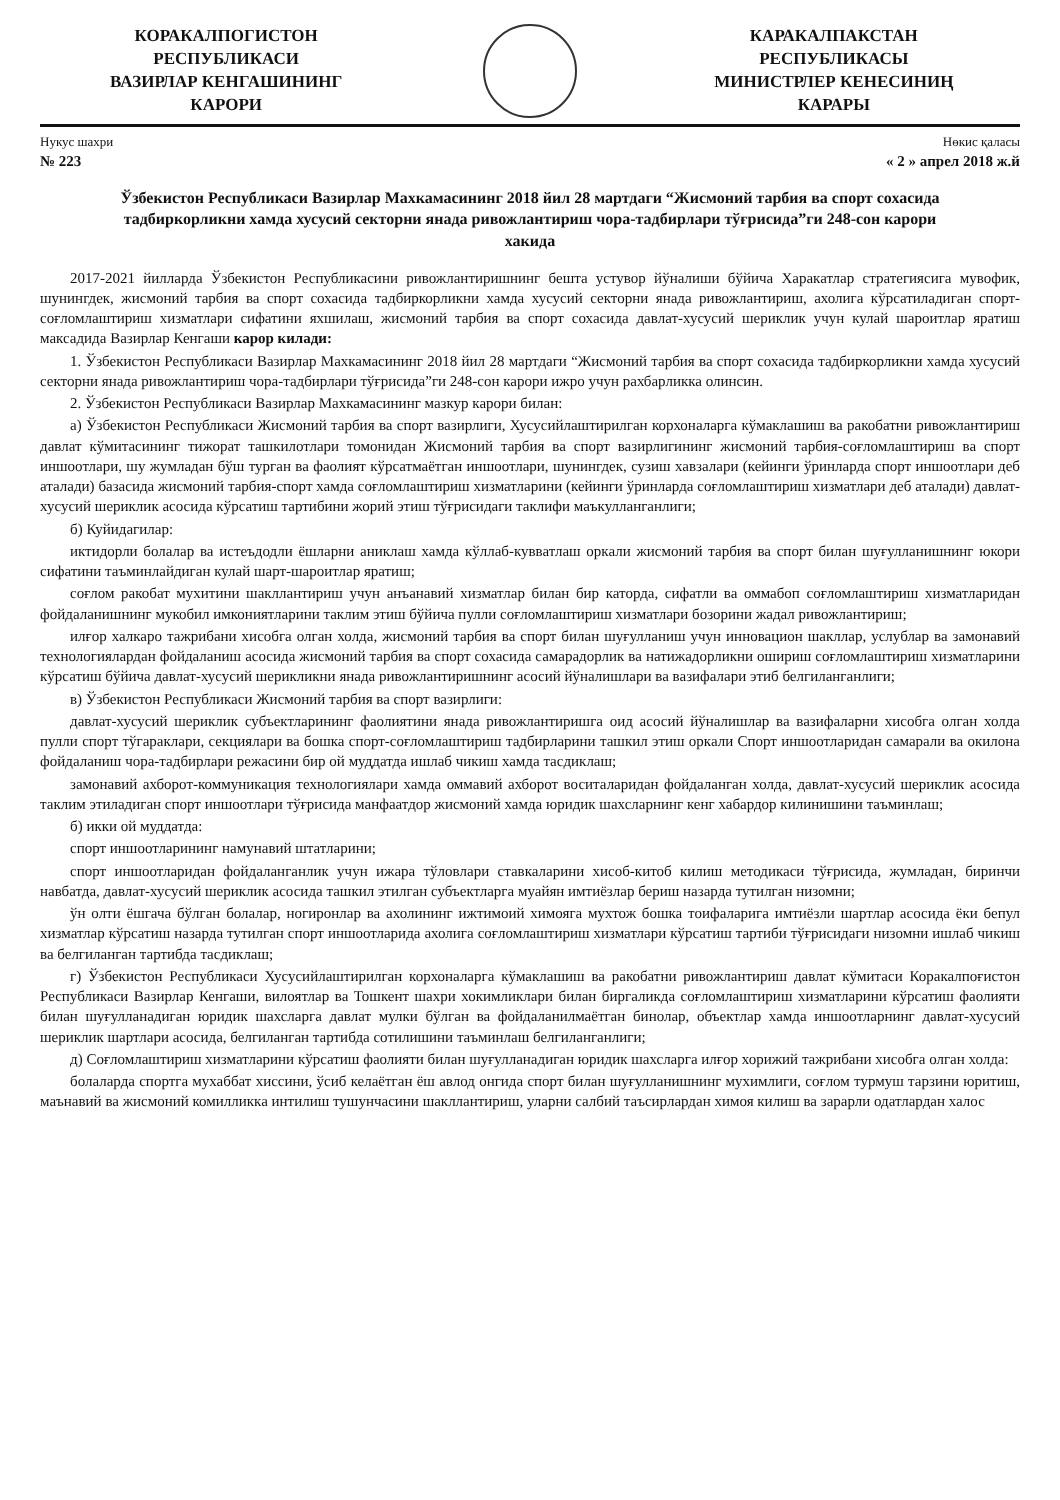КОРАКАЛПОГИСТОН
РЕСПУБЛИКАСИ
ВАЗИРЛАР КЕНГАШИНИНГ
КАРОРИ
КАРАКАЛПАКСТАН
РЕСПУБЛИКАСЫ
МИНИСТРЛЕР КЕНЕСИНИҢ
КАРАРЫ
Нукус шахри Нөкис қаласы
№ 223 « 2 » апрел 2018 ж.й
Ўзбекистон Республикаси Вазирлар Махкамасининг 2018 йил 28 мартдаги “Жисмоний тарбия ва спорт сохасида тадбиркорликни хамда хусусий секторни янада ривожлантириш чора-тадбирлари тўғрисида”ги 248-сон карори хакида
2017-2021 йилларда Ўзбекистон Республикасини ривожлантиришнинг бешта устувор йўналиши бўйича Харакатлар стратегиясига мувофик, шунингдек, жисмоний тарбия ва спорт сохасида тадбиркорликни хамда хусусий секторни янада ривожлантириш, ахолига кўрсатиладиган спорт-соғломлаштириш хизматлари сифатини яхшилаш, жисмоний тарбия ва спорт сохасида давлат-хусусий шериклик учун кулай шароитлар яратиш максадида Вазирлар Кенгаши карор килади:
1. Ўзбекистон Республикаси Вазирлар Махкамасининг 2018 йил 28 мартдаги “Жисмоний тарбия ва спорт сохасида тадбиркорликни хамда хусусий секторни янада ривожлантириш чора-тадбирлари тўғрисида”ги 248-сон карори ижро учун рахбарликка олинсин.
2. Ўзбекистон Республикаси Вазирлар Махкамасининг мазкур карори билан:
а) Ўзбекистон Республикаси Жисмоний тарбия ва спорт вазирлиги, Хусусийлаштирилган корхоналарга кўмаклашиш ва ракобатни ривожлантириш давлат кўмитасининг тижорат ташкилотлари томонидан Жисмоний тарбия ва спорт вазирлигининг жисмоний тарбия-соғломлаштириш ва спорт иншоотлари, шу жумладан бўш турган ва фаолият кўрсатмаётган иншоотлари, шунингдек, сузиш хавзалари (кейинги ўринларда спорт иншоотлари деб аталади) базасида жисмоний тарбия-спорт хамда соғломлаштириш хизматларини (кейинги ўринларда соғломлаштириш хизматлари деб аталади) давлат-хусусий шериклик асосида кўрсатиш тартибини жорий этиш тўғрисидаги таклифи маъкулланганлиги;
б) Куйидагилар:
иктидорли болалар ва истеъдодли ёшларни аниклаш хамда кўллаб-кувватлаш оркали жисмоний тарбия ва спорт билан шуғулланишнинг юкори сифатини таъминлайдиган кулай шарт-шароитлар яратиш;
соғлом ракобат мухитини шакллантириш учун анъанавий хизматлар билан бир каторда, сифатли ва оммабоп соғломлаштириш хизматларидан фойдаланишнинг мукобил имкониятларини таклим этиш бўйича пулли соғломлаштириш хизматлари бозорини жадал ривожлантириш;
илғор халкаро тажрибани хисобга олган холда, жисмоний тарбия ва спорт билан шуғулланиш учун инновацион шакллар, услублар ва замонавий технологиялардан фойдаланиш асосида жисмоний тарбия ва спорт сохасида самарадорлик ва натижадорликни ошириш соғломлаштириш хизматларини кўрсатиш бўйича давлат-хусусий шерикликни янада ривожлантиришнинг асосий йўналишлари ва вазифалари этиб белгиланганлиги;
в) Ўзбекистон Республикаси Жисмоний тарбия ва спорт вазирлиги:
давлат-хусусий шериклик субъектларининг фаолиятини янада ривожлантиришга оид асосий йўналишлар ва вазифаларни хисобга олган холда пулли спорт тўгараклари, секциялари ва бошка спорт-соғломлаштириш тадбирларини ташкил этиш оркали Спорт иншоотларидан самарали ва окилона фойдаланиш чора-тадбирлари режасини бир ой муддатда ишлаб чикиш хамда тасдиклаш;
замонавий ахборот-коммуникация технологиялари хамда оммавий ахборот воситаларидан фойдаланган холда, давлат-хусусий шериклик асосида таклим этиладиган спорт иншоотлари тўғрисида манфаатдор жисмоний хамда юридик шахсларнинг кенг хабардор килинишини таъминлаш;
б) икки ой муддатда:
спорт иншоотларининг намунавий штатларини;
спорт иншоотларидан фойдаланганлик учун ижара тўловлари ставкаларини хисоб-китоб килиш методикаси тўғрисида, жумладан, биринчи навбатда, давлат-хусусий шериклик асосида ташкил этилган субъектларга муайян имтиёзлар бериш назарда тутилган низомни;
ўн олти ёшгача бўлган болалар, ногиронлар ва ахолининг ижтимоий химояга мухтож бошка тоифаларига имтиёзли шартлар асосида ёки бепул хизматлар кўрсатиш назарда тутилган спорт иншоотларида ахолига соғломлаштириш хизматлари кўрсатиш тартиби тўғрисидаги низомни ишлаб чикиш ва белгиланган тартибда тасдиклаш;
г) Ўзбекистон Республикаси Хусусийлаштирилган корхоналарга кўмаклашиш ва ракобатни ривожлантириш давлат кўмитаси Коракалпоғистон Республикаси Вазирлар Кенгаши, вилоятлар ва Тошкент шахри хокимликлари билан биргаликда соғломлаштириш хизматларини кўрсатиш фаолияти билан шуғулланадиган юридик шахсларга давлат мулки бўлган ва фойдаланилмаётган бинолар, объектлар хамда иншоотларнинг давлат-хусусий шериклик шартлари асосида, белгиланган тартибда сотилишини таъминлаш белгиланганлиги;
д) Соғломлаштириш хизматларини кўрсатиш фаолияти билан шуғулланадиган юридик шахсларга илғор хорижий тажрибани хисобга олган холда:
болаларда спортга мухаббат хиссини, ўсиб келаётган ёш авлод онгида спорт билан шуғулланишнинг мухимлиги, соғлом турмуш тарзини юритиш, маънавий ва жисмоний комилликка интилиш тушунчасини шакллантириш, уларни салбий таъсирлардан химоя килиш ва зарарли одатлардан халос